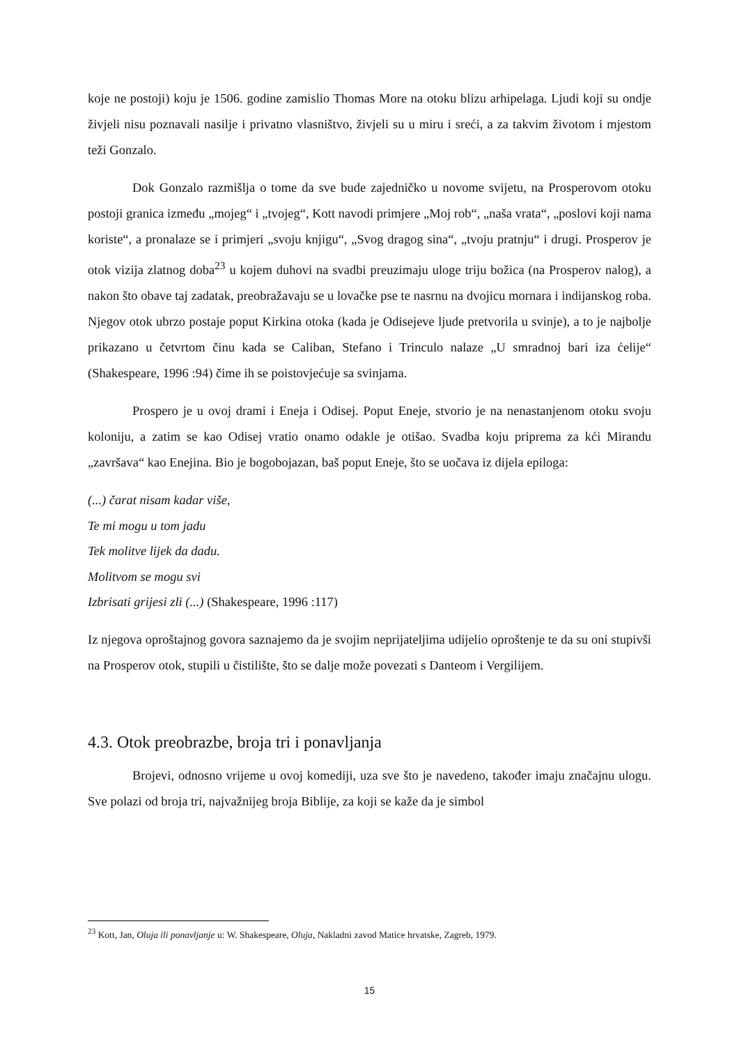koje ne postoji) koju je 1506. godine zamislio Thomas More na otoku blizu arhipelaga. Ljudi koji su ondje živjeli nisu poznavali nasilje i privatno vlasništvo, živjeli su u miru i sreći, a za takvim životom i mjestom teži Gonzalo.
Dok Gonzalo razmišlja o tome da sve bude zajedničko u novome svijetu, na Prosperovom otoku postoji granica između „mojeg“ i „tvojeg“, Kott navodi primjere „Moj rob“, „naša vrata“, „poslovi koji nama koriste“, a pronalaze se i primjeri „svoju knjigu“, „Svog dragog sina“, „tvoju pratnju“ i drugi. Prosperov je otok vizija zlatnog doba<sup>23</sup> u kojem duhovi na svadbi preuzimaju uloge triju božica (na Prosperov nalog), a nakon što obave taj zadatak, preobražavaju se u lovačke pse te nasrnu na dvojicu mornara i indijanskog roba. Njegov otok ubrzo postaje poput Kirkina otoka (kada je Odisejeve ljude pretvorila u svinje), a to je najbolje prikazano u četvrtom činu kada se Caliban, Stefano i Trinculo nalaze „U smradnoj bari iza ćelije“ (Shakespeare, 1996 :94) čime ih se poistovjećuje sa svinjama.
Prospero je u ovoj drami i Eneja i Odisej. Poput Eneje, stvorio je na nenastanjenom otoku svoju koloniju, a zatim se kao Odisej vratio onamo odakle je otišao. Svadba koju priprema za kći Mirandu „završava“ kao Enejina. Bio je bogobojazan, baš poput Eneje, što se uočava iz dijela epiloga:
(...) čarat nisam kadar više,
Te mi mogu u tom jadu
Tek molitve lijek da dadu.
Molitvom se mogu svi
Izbrisati grijesi zli (...) (Shakespeare, 1996 :117)
Iz njegova oproštajnog govora saznajemo da je svojim neprijateljima udijelio oproštenje te da su oni stupivši na Prosperov otok, stupili u čistilište, što se dalje može povezati s Danteom i Vergilijem.
4.3. Otok preobrazbe, broja tri i ponavljanja
Brojevi, odnosno vrijeme u ovoj komediji, uza sve što je navedeno, također imaju značajnu ulogu. Sve polazi od broja tri, najvažnijeg broja Biblije, za koji se kaže da je simbol
<sup>23</sup> Kott, Jan, Oluja ili ponavljanje u: W. Shakespeare, Oluja, Nakladni zavod Matice hrvatske, Zagreb, 1979.
15